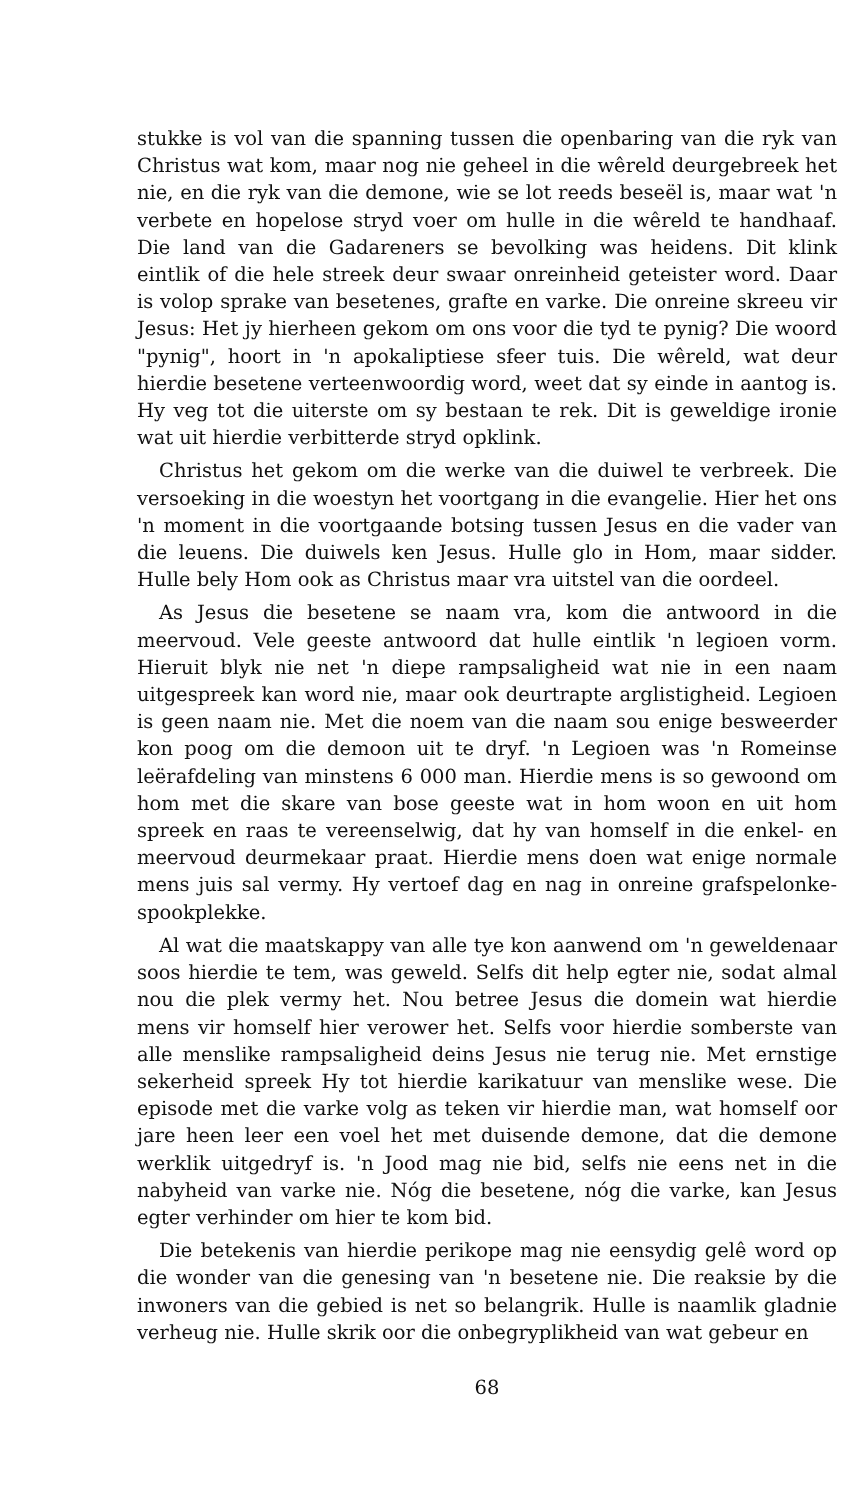stukke is vol van die spanning tussen die openbaring van die ryk van Christus wat kom, maar nog nie geheel in die wêreld deurgebreek het nie, en die ryk van die demone, wie se lot reeds beseël is, maar wat 'n verbete en hopelose stryd voer om hulle in die wêreld te handhaaf. Die land van die Gadareners se bevolking was heidens. Dit klink eintlik of die hele streek deur swaar onreinheid geteister word. Daar is volop sprake van besetenes, grafte en varke. Die onreine skreeu vir Jesus: Het jy hierheen gekom om ons voor die tyd te pynig? Die woord "pynig", hoort in 'n apokaliptiese sfeer tuis. Die wêreld, wat deur hierdie besetene verteenwoordig word, weet dat sy einde in aantog is. Hy veg tot die uiterste om sy bestaan te rek. Dit is geweldige ironie wat uit hierdie verbitterde stryd opklink.
Christus het gekom om die werke van die duiwel te verbreek. Die versoeking in die woestyn het voortgang in die evangelie. Hier het ons 'n moment in die voortgaande botsing tussen Jesus en die vader van die leuens. Die duiwels ken Jesus. Hulle glo in Hom, maar sidder. Hulle bely Hom ook as Christus maar vra uitstel van die oordeel.
As Jesus die besetene se naam vra, kom die antwoord in die meervoud. Vele geeste antwoord dat hulle eintlik 'n legioen vorm. Hieruit blyk nie net 'n diepe rampsaligheid wat nie in een naam uitgespreek kan word nie, maar ook deurtrapte arglistigheid. Legioen is geen naam nie. Met die noem van die naam sou enige besweerder kon poog om die demoon uit te dryf. 'n Legioen was 'n Romeinse leërafdeling van minstens 6 000 man. Hierdie mens is so gewoond om hom met die skare van bose geeste wat in hom woon en uit hom spreek en raas te vereenselwig, dat hy van homself in die enkel- en meervoud deurmekaar praat. Hierdie mens doen wat enige normale mens juis sal vermy. Hy vertoef dag en nag in onreine grafspelonke-spookplekke.
Al wat die maatskappy van alle tye kon aanwend om 'n geweldenaar soos hierdie te tem, was geweld. Selfs dit help egter nie, sodat almal nou die plek vermy het. Nou betree Jesus die domein wat hierdie mens vir homself hier verower het. Selfs voor hierdie somberste van alle menslike rampsaligheid deins Jesus nie terug nie. Met ernstige sekerheid spreek Hy tot hierdie karikatuur van menslike wese. Die episode met die varke volg as teken vir hierdie man, wat homself oor jare heen leer een voel het met duisende demone, dat die demone werklik uitgedryf is. 'n Jood mag nie bid, selfs nie eens net in die nabyheid van varke nie. Nóg die besetene, nóg die varke, kan Jesus egter verhinder om hier te kom bid.
Die betekenis van hierdie perikope mag nie eensydig gelê word op die wonder van die genesing van 'n besetene nie. Die reaksie by die inwoners van die gebied is net so belangrik. Hulle is naamlik gladnie verheug nie. Hulle skrik oor die onbegryplikheid van wat gebeur en
68